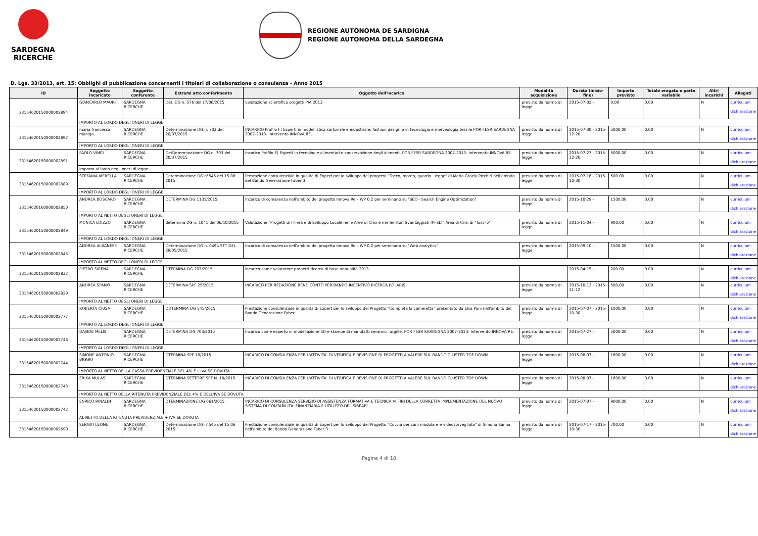SARDEGNA
RICERCHE
REGIONE AUTÒNOMA DE SARDIGNA
REGIONE AUTONOMA DELLA SARDEGNA
D. Lgs. 33/2013, art. 15: Obblighi di pubblicazione concernenti i titolari di collaborazione o consulenza - Anno 2015
| ID | Soggetto incaricato | Soggetto conferente | Estremi atto conferimento | Oggetto dell'incarico | Modalità acquisizione | Durata (inizio-fine) | Importo previsto | Totale erogato e parte variabile | Altri incarichi | Allegati |
| --- | --- | --- | --- | --- | --- | --- | --- | --- | --- | --- |
| 33154620150000002894 | GIANCARLO MAURI | SARDEGNA RICERCHE | Det. DG n. 576 del 17/06/2015 | valutazione scientifica progetti PIA 2013 | previsto da norma di legge | 2015-07-02 - | 0.00 | 0.00 | N | curriculum dichiarazione |
| | IMPORTO AL LORDO DEGLI ONERI DI LEGGE | | | | | | | | | |
| 33154620150000002892 | maria francesca maniga | SARDEGNA RICERCHE | Determinazione DG n. 703 del 20/07/2015 | INCARICO Profilo F) Esperti in modellistica sartoriale e industriale, fashion design e in tecnologia e merceologia tessile POR FESR SARDEGNA 2007-2013- Intervento INNOVA.RE. | previsto da norma di legge | 2015-07-30 - 2015-12-20 | 5000.00 | 0.00 | N | curriculum dichiarazione |
| | IMPORTO AL LORDO DEGLI ONERI DI LEGGE | | | | | | | | | |
| 33154620150000002891 | PAOLO VINCI | SARDEGNA RICERCHE | DetDeterminazione DG n. 703 del 20/07/2015 | Incarico Profilo E) Esperti in tecnologie alimentari e conservazione degli alimenti, POR FESR SARDEGNA 2007-2013- Intervento INNOVA.RE. | previsto da norma di legge | 2015-07-27 - 2015-12-20 | 5000.00 | 0.00 | N | curriculum dichiarazione |
| | importo al lordo degli oneri di legge | | | | | | | | | |
| 33154620150000002889 | STEFANIA MERELLA | SARDEGNA RICERCHE | Determinazione DG n°545 del 15 06 2015 | Prestazione consulenziale in qualità di Expert per lo sviluppo del progetto “Tocco, mordo, guardo...leggo” di Maria Grazia Picchiri nell'ambito del Bando Generazione Faber 3 | previsto da norma di legge | 2015-07-16 - 2015-10-30 | 500.00 | 0.00 | N | curriculum dichiarazione |
| | IMPORTO AL LORDO DEGLI ONERI DI LEGGE | | | | | | | | | |
| 33154620160000002850 | ANDREA BOSCARO | SARDEGNA RICERCHE | DETERMINA DG 1131/2015 | Incarico di consulenza nell’ambito del progetto Innova.Re – WP 0.2 per seminario su "SEO - Search Engine Optimization" | previsto da norma di legge | 2015-10-29 - | 1500.00 | 0.00 | N | curriculum dichiarazione |
| | IMPORTO AL NETTO DEGLI ONERI DI LEGGE | | | | | | | | | |
| 33154620150000002849 | MONICA LOIZZO | SARDEGNA RICERCHE | determina DG n. 1041 del 06/10/2015 | Valutazione “Progetti di Filiera e di Sviluppo Locale nelle Aree di Crisi e nei Territori Svantaggiati (PFSL)" Area di Crisi di "Tossilo" | previsto da norma di legge | 2015-11-04 - | 900.00 | 0.00 | N | curriculum dichiarazione |
| | IMPORTO AL LORDO DEGLI ONERI DI LEGGE | | | | | | | | | |
| 33154620150000002845 | ANDREA ALBANESE | SARDEGNA RICERCHE | Determinazione DG n. 0494 STT DEL 29/05/2015 | Incarico di consulenza nell’ambito del progetto Innova.Re – WP 0.2 per seminario su "Web analytics" | previsto da norma di legge | 2015-09-10 - | 1500.00 | 0.00 | N | curriculum dichiarazione |
| | IMPORTO AL NETTO DEGLI ONERI DI LEGGE | | | | | | | | | |
| 33154620150000002832 | PIETRO SIRENA | SARDEGNA RICERCHE | DTERMINA DG 293/2015 | incarico come valutatore progetti ricerca di base annualità 2013 | | 2015-04-15 - | 200.00 | 0.00 | N | curriculum dichiarazione |
| 33154620150000002829 | ANDREA SPANO | SARDEGNA RICERCHE | DETERMINA SPF 25/2015 | INCARICO PER REDAZIONE RENDICONTO PER BANDO INCENTIVO RICERCA POLARIS | previsto da norma di legge | 2015-10-13 - 2015-11-12 | 500.00 | 0.00 | N | curriculum dichiarazione |
| | IMPORTO AL NETTO DEGLI ONERI DI LEGGE | | | | | | | | | |
| 33154620150000002777 | ROBERTA CIUSA | SARDEGNA RICERCHE | DDTERMINA DG 545/2015 | Prestazione consulenziale in qualità di Expert per lo sviluppo del Progetto “Completa la cameretta” presentato da Elsa Pani nell'ambito del Bando Generazione Faber | previsto da norma di legge | 2015-07-07 - 2015-10-30 | 1000.00 | 0.00 | N | curriculum dichiarazione |
| | IMPORTO AL LORDO DEGLI ONERI DI LEGGE | | | | | | | | | |
| 33154620150000002746 | DAVIDE MELIS | SARDEGNA RICERCHE | DETERMINA DG 703/2015 | Incarico come esperto in modellazione 3D e stampe di manufatti ceramici, argille, POR FESR SARDEGNA 2007-2013- Intervento INNOVA.RE. | previsto da norma di legge | 2015-07-27 - | 5000.00 | 0.00 | N | curriculum dichiarazione |
| | IMPORTO AL LORDO DEGLI ONERI DI LEGGE | | | | | | | | | |
| 33154620150000002744 | SIMONE ANTONIO BIGGIO | SARDEGNA RICERCHE | DTERMINA SPF 18/2015 | INCARICO DI CONSULENZA PER L'ATTIVITA' DI VERIFICA E REVISIONE DI PROGETTI A VALERE SUL BANDO CLUSTER TOP DOWN | previsto da norma di legge | 2015-08-07 - | 1600.00 | 0.00 | N | curriculum dichiarazione |
| | IMPORTO AL NETTO DELLA CASSA PREVIDENZIALE DEL 4% E L'IVA SE DOVUTA | | | | | | | | | |
| 33154620150000002743 | ERIKA MULAS | SARDEGNA RICERCHE | DTERMINA SETTORE SPF N. 18/2015 | INCARICO DI CONSULENZA PER L'ATTIVITA' DI VERIFICA E REVISIONE Di PROGETTI A VALERE SUL BANDO CLUSTER TOP DOWN | previsto da norma di legge | 2015-08-07 - | 1600.00 | 0.00 | N | curriculum dichiarazione |
| | IMPORTO AL NETTO DELLA RITENUTA PREVIDENZIALE DEL 4% E DELL'IVA SE DOVUTA | | | | | | | | | |
| 33154620150000002742 | ENRICO RINALDI | SARDEGNA RICERCHE | DTERMINAZIONE DG 661/2015 | INCARICO DI CONSULENZA SERVIZIO DI ASSISTENZA FORMATIVA E TECNICA AI FINI DELLA CORRETTA IMPLEMENTAZIONE DEL NUOVO SISTEMA DI CONTABILITA' FINANZIARIA E UTILIZZO DEL SIBEAR" | previsto da norma di legge | 2015-07-07 - | 9000.00 | 0.00 | N | curriculum dichiarazione |
| | AL NETTO DELLA RITENUTA PREVIDENZIALE + IVA SE DOVUTA | | | | | | | | | |
| 33154620150000002690 | SERGIO LEONE | SARDEGNA RICERCHE | Determinazione DG n°545 del 15 06 2015 | Prestazione consulenziale in qualità di Expert per lo sviluppo del Progetto “Cuccia per cani modulare e videosorvegliata” di Simona Sanna nell'ambito del Bando Generazione Faber 3 | previsto da norma di legge | 2015-07-17 - 2015-10-30 | 700.00 | 0.00 | N | curriculum dichiarazione |
Pagina 4 di 18